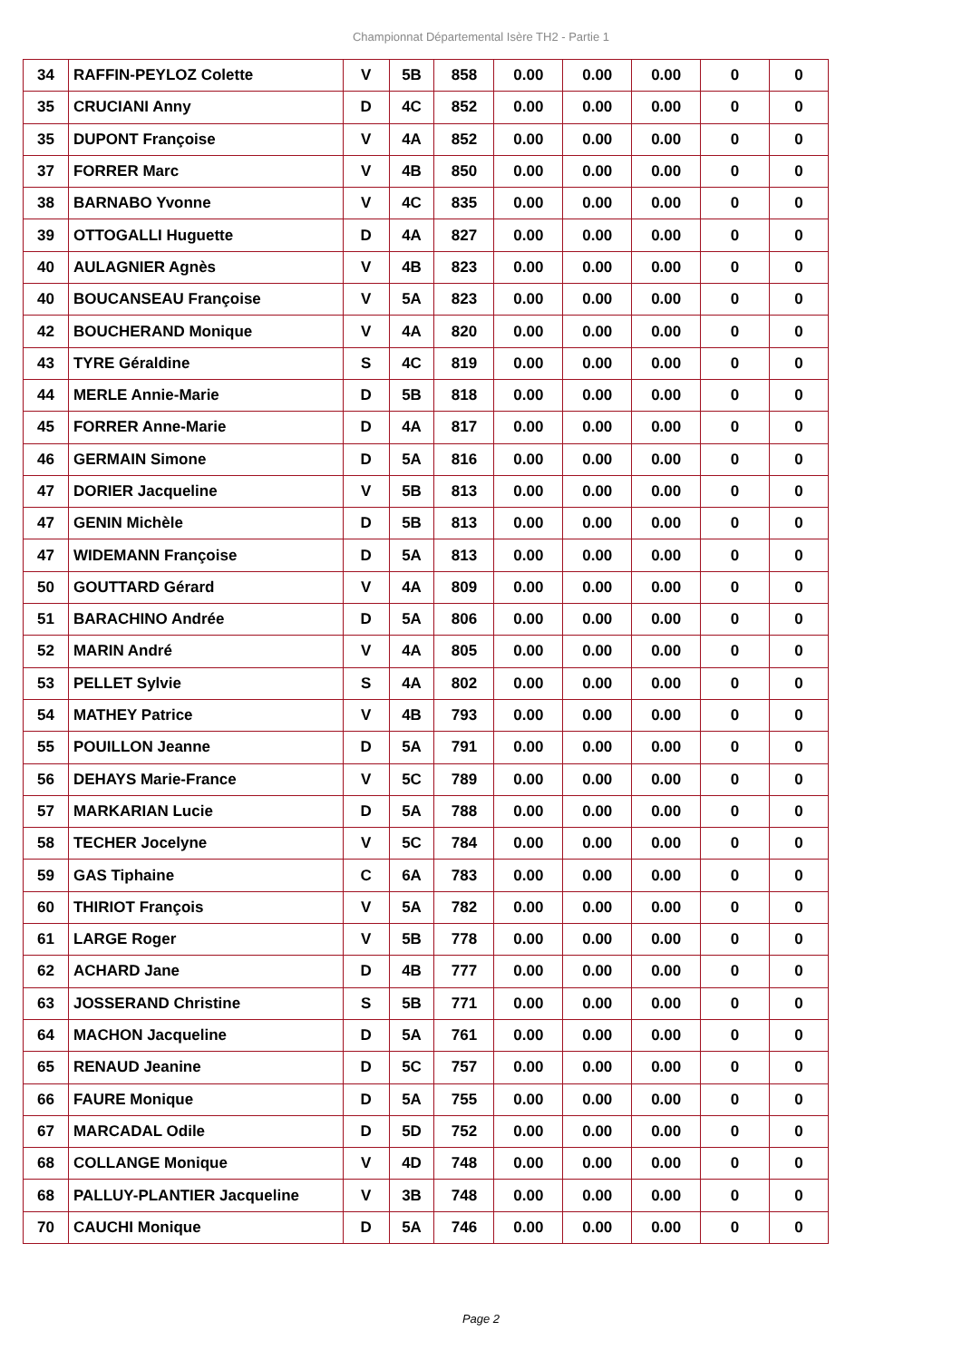Championnat Départemental Isère TH2 - Partie 1
| 34 | RAFFIN-PEYLOZ Colette | V | 5B | 858 | 0.00 | 0.00 | 0.00 | 0 | 0 |
| 35 | CRUCIANI Anny | D | 4C | 852 | 0.00 | 0.00 | 0.00 | 0 | 0 |
| 35 | DUPONT Françoise | V | 4A | 852 | 0.00 | 0.00 | 0.00 | 0 | 0 |
| 37 | FORRER Marc | V | 4B | 850 | 0.00 | 0.00 | 0.00 | 0 | 0 |
| 38 | BARNABO Yvonne | V | 4C | 835 | 0.00 | 0.00 | 0.00 | 0 | 0 |
| 39 | OTTOGALLI Huguette | D | 4A | 827 | 0.00 | 0.00 | 0.00 | 0 | 0 |
| 40 | AULAGNIER Agnès | V | 4B | 823 | 0.00 | 0.00 | 0.00 | 0 | 0 |
| 40 | BOUCANSEAU Françoise | V | 5A | 823 | 0.00 | 0.00 | 0.00 | 0 | 0 |
| 42 | BOUCHERAND Monique | V | 4A | 820 | 0.00 | 0.00 | 0.00 | 0 | 0 |
| 43 | TYRE Géraldine | S | 4C | 819 | 0.00 | 0.00 | 0.00 | 0 | 0 |
| 44 | MERLE Annie-Marie | D | 5B | 818 | 0.00 | 0.00 | 0.00 | 0 | 0 |
| 45 | FORRER Anne-Marie | D | 4A | 817 | 0.00 | 0.00 | 0.00 | 0 | 0 |
| 46 | GERMAIN Simone | D | 5A | 816 | 0.00 | 0.00 | 0.00 | 0 | 0 |
| 47 | DORIER Jacqueline | V | 5B | 813 | 0.00 | 0.00 | 0.00 | 0 | 0 |
| 47 | GENIN Michèle | D | 5B | 813 | 0.00 | 0.00 | 0.00 | 0 | 0 |
| 47 | WIDEMANN Françoise | D | 5A | 813 | 0.00 | 0.00 | 0.00 | 0 | 0 |
| 50 | GOUTTARD Gérard | V | 4A | 809 | 0.00 | 0.00 | 0.00 | 0 | 0 |
| 51 | BARACHINO Andrée | D | 5A | 806 | 0.00 | 0.00 | 0.00 | 0 | 0 |
| 52 | MARIN André | V | 4A | 805 | 0.00 | 0.00 | 0.00 | 0 | 0 |
| 53 | PELLET Sylvie | S | 4A | 802 | 0.00 | 0.00 | 0.00 | 0 | 0 |
| 54 | MATHEY Patrice | V | 4B | 793 | 0.00 | 0.00 | 0.00 | 0 | 0 |
| 55 | POUILLON Jeanne | D | 5A | 791 | 0.00 | 0.00 | 0.00 | 0 | 0 |
| 56 | DEHAYS Marie-France | V | 5C | 789 | 0.00 | 0.00 | 0.00 | 0 | 0 |
| 57 | MARKARIAN Lucie | D | 5A | 788 | 0.00 | 0.00 | 0.00 | 0 | 0 |
| 58 | TECHER Jocelyne | V | 5C | 784 | 0.00 | 0.00 | 0.00 | 0 | 0 |
| 59 | GAS Tiphaine | C | 6A | 783 | 0.00 | 0.00 | 0.00 | 0 | 0 |
| 60 | THIRIOT François | V | 5A | 782 | 0.00 | 0.00 | 0.00 | 0 | 0 |
| 61 | LARGE Roger | V | 5B | 778 | 0.00 | 0.00 | 0.00 | 0 | 0 |
| 62 | ACHARD Jane | D | 4B | 777 | 0.00 | 0.00 | 0.00 | 0 | 0 |
| 63 | JOSSERAND Christine | S | 5B | 771 | 0.00 | 0.00 | 0.00 | 0 | 0 |
| 64 | MACHON Jacqueline | D | 5A | 761 | 0.00 | 0.00 | 0.00 | 0 | 0 |
| 65 | RENAUD Jeanine | D | 5C | 757 | 0.00 | 0.00 | 0.00 | 0 | 0 |
| 66 | FAURE Monique | D | 5A | 755 | 0.00 | 0.00 | 0.00 | 0 | 0 |
| 67 | MARCADAL Odile | D | 5D | 752 | 0.00 | 0.00 | 0.00 | 0 | 0 |
| 68 | COLLANGE Monique | V | 4D | 748 | 0.00 | 0.00 | 0.00 | 0 | 0 |
| 68 | PALLUY-PLANTIER Jacqueline | V | 3B | 748 | 0.00 | 0.00 | 0.00 | 0 | 0 |
| 70 | CAUCHI Monique | D | 5A | 746 | 0.00 | 0.00 | 0.00 | 0 | 0 |
Page 2